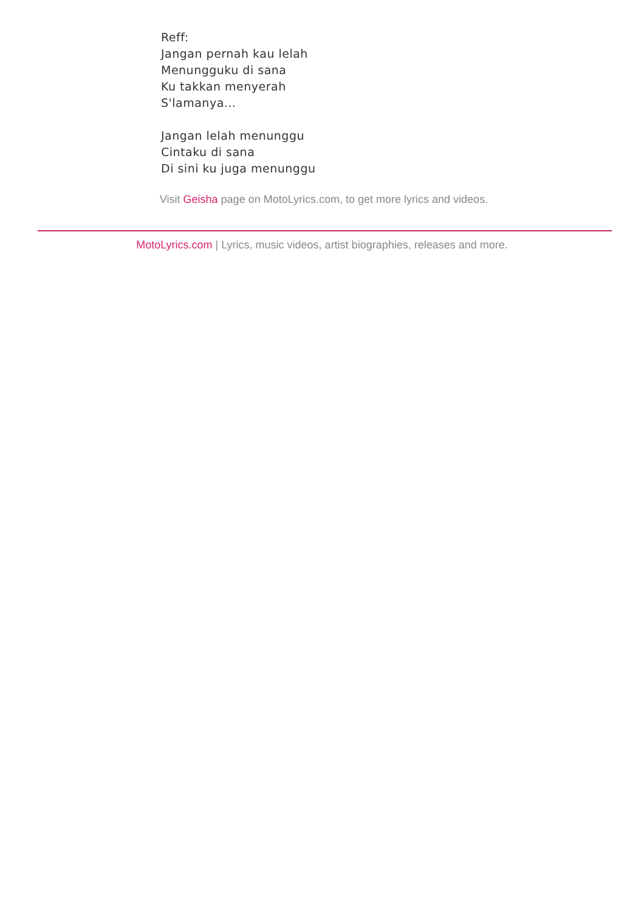Reff:
Jangan pernah kau lelah
Menungguku di sana
Ku takkan menyerah
S'lamanya...
Jangan lelah menunggu
Cintaku di sana
Di sini ku juga menunggu
Visit Geisha page on MotoLyrics.com, to get more lyrics and videos.
MotoLyrics.com | Lyrics, music videos, artist biographies, releases and more.